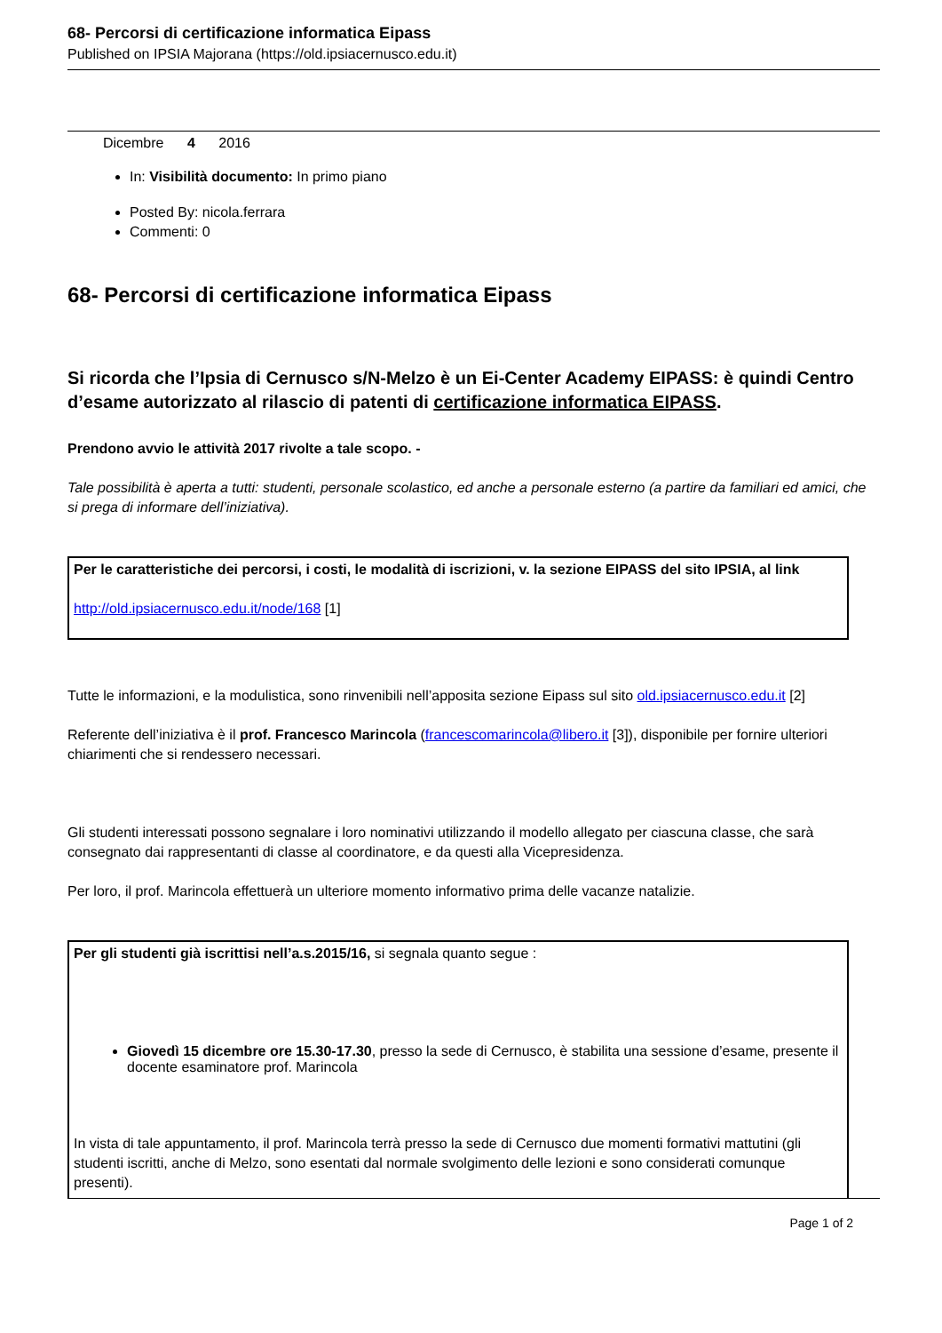68- Percorsi di certificazione informatica Eipass
Published on IPSIA Majorana (https://old.ipsiacernusco.edu.it)
Dicembre 4 2016
In: Visibilità documento: In primo piano
Posted By: nicola.ferrara
Commenti: 0
68- Percorsi di certificazione informatica Eipass
Si ricorda che l’Ipsia di Cernusco s/N-Melzo è un Ei-Center Academy EIPASS: è quindi Centro d’esame autorizzato al rilascio di patenti di certificazione informatica EIPASS.
Prendono avvio le attività 2017 rivolte a tale scopo. -
Tale possibilità è aperta a tutti: studenti, personale scolastico, ed anche a personale esterno (a partire da familiari ed amici, che si prega di informare dell’iniziativa).
Per le caratteristiche dei percorsi, i costi, le modalità di iscrizioni, v. la sezione EIPASS del sito IPSIA, al link
http://old.ipsiacernusco.edu.it/node/168 [1]
Tutte le informazioni, e la modulistica, sono rinvenibili nell’apposita sezione Eipass sul sito old.ipsiacernusco.edu.it [2]
Referente dell’iniziativa è il prof. Francesco Marincola (francescomarincola@libero.it [3]), disponibile per fornire ulteriori chiarimenti che si rendessero necessari.
Gli studenti interessati possono segnalare i loro nominativi utilizzando il modello allegato per ciascuna classe, che sarà consegnato dai rappresentanti di classe al coordinatore, e da questi alla Vicepresidenza.
Per loro, il prof. Marincola effettuerà un ulteriore momento informativo prima delle vacanze natalizie.
Per gli studenti già iscrittisi nell’a.s.2015/16, si segnala quanto segue :
Giovedì 15 dicembre ore 15.30-17.30, presso la sede di Cernusco, è stabilita una sessione d’esame, presente il docente esaminatore prof. Marincola
In vista di tale appuntamento, il prof. Marincola terrà presso la sede di Cernusco due momenti formativi mattutini (gli studenti iscritti, anche di Melzo, sono esentati dal normale svolgimento delle lezioni e sono considerati comunque presenti).
Page 1 of 2